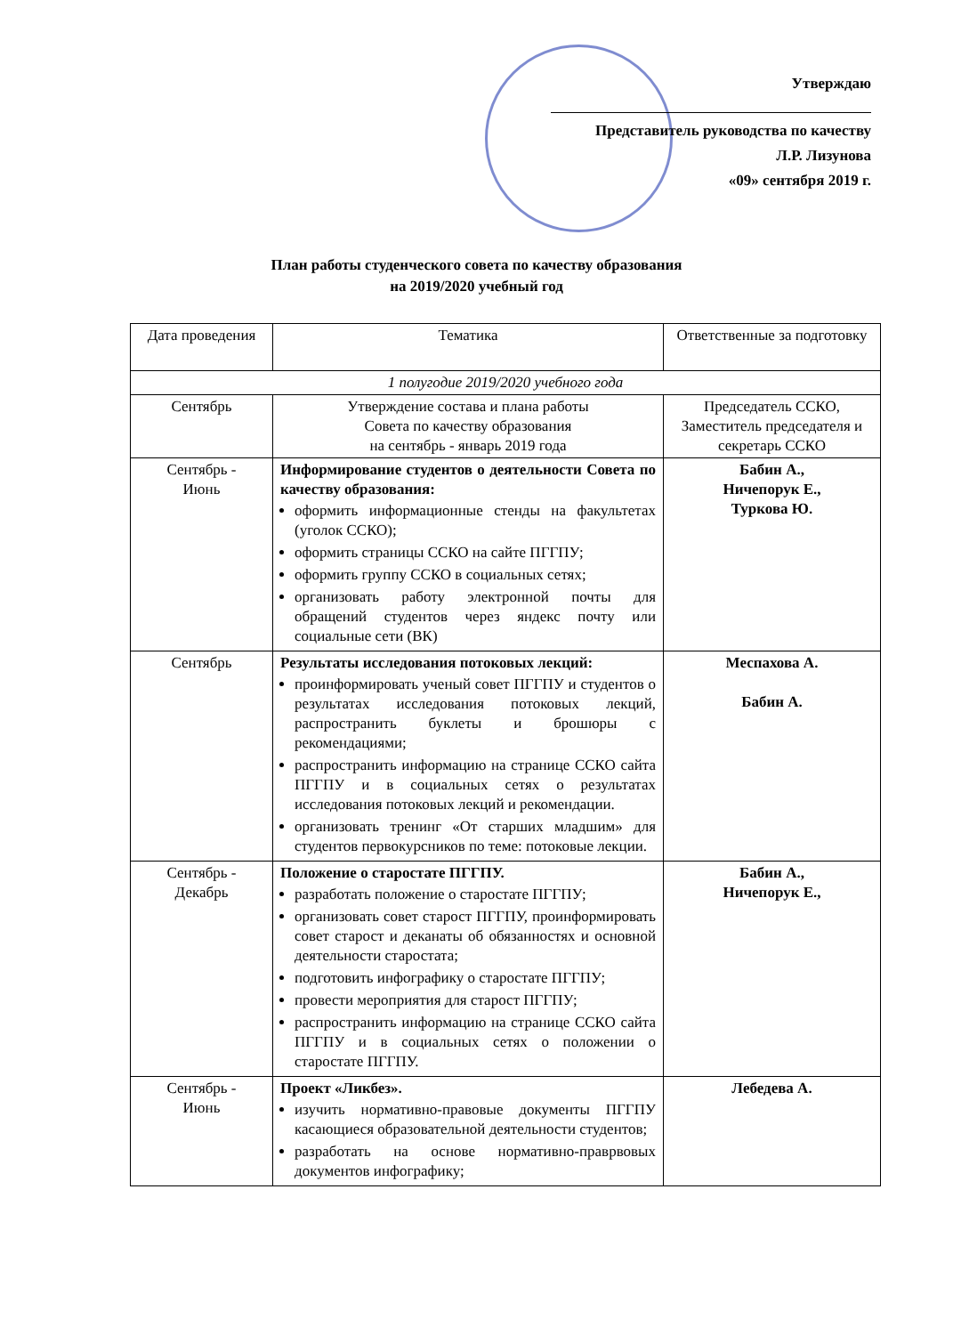Утверждаю
Представитель руководства по качеству
Л.Р. Лизунова
«09» сентября 2019 г.
План работы студенческого совета по качеству образования
на 2019/2020 учебный год
| Дата проведения | Тематика | Ответственные за подготовку |
| --- | --- | --- |
| 1 полугодие 2019/2020 учебного года | | |
| Сентябрь | Утверждение состава и плана работы Совета по качеству образования на сентябрь - январь 2019 года | Председатель ССКО, Заместитель председателя и секретарь ССКО |
| Сентябрь - Июнь | Информирование студентов о деятельности Совета по качеству образования: оформить информационные стенды на факультетах (уголок ССКО); оформить страницы ССКО на сайте ПГГПУ; оформить группу ССКО в социальных сетях; организовать работу электронной почты для обращений студентов через яндекс почту или социальные сети (ВК) | Бабин А., Ничепорук Е., Туркова Ю. |
| Сентябрь | Результаты исследования потоковых лекций: проинформировать ученый совет ПГГПУ и студентов о результатах исследования потоковых лекций, распространить буклеты и брошюры с рекомендациями; распространить информацию на странице ССКО сайта ПГГПУ и в социальных сетях о результатах исследования потоковых лекций и рекомендации. организовать тренинг «От старших младшим» для студентов первокурсников по теме: потоковые лекции. | Меспахова А. Бабин А. |
| Сентябрь - Декабрь | Положение о старостате ПГГПУ. разработать положение о старостате ПГГПУ; организовать совет старост ПГГПУ, проинформировать совет старост и деканаты об обязанностях и основной деятельности старостата; подготовить инфографику о старостате ПГГПУ; провести мероприятия для старост ПГГПУ; распространить информацию на странице ССКО сайта ПГГПУ и в социальных сетях о положении о старостате ПГГПУ. | Бабин А., Ничепорук Е., |
| Сентябрь - Июнь | Проект «Ликбез». изучить нормативно-правовые документы ПГГПУ касающиеся образовательной деятельности студентов; разработать на основе нормативно-праврвовых документов инфографику; | Лебедева А. |